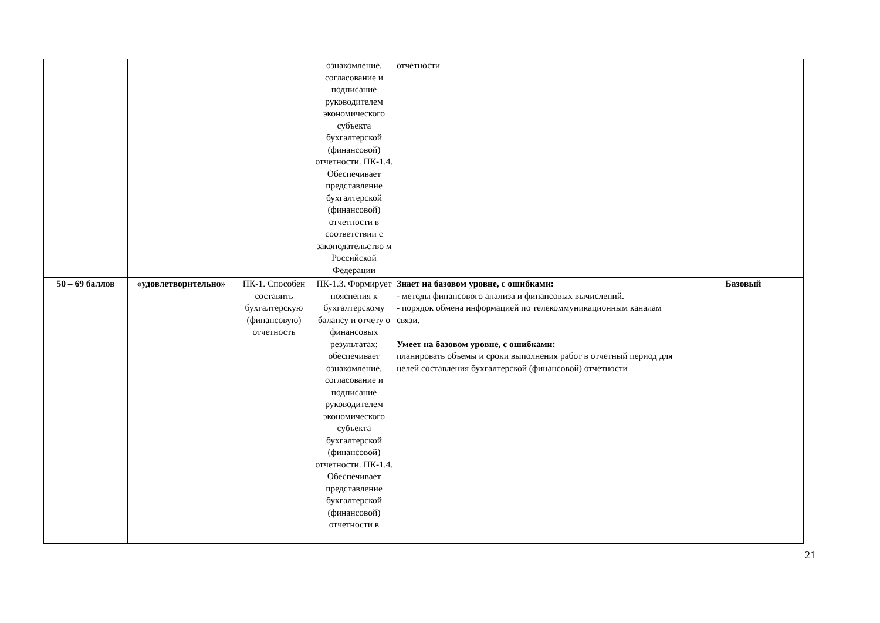| | | | ознакомление, согласование и подписание руководителем экономического субъекта бухгалтерской (финансовой) отчетности. ПК-1.4. Обеспечивает представление бухгалтерской (финансовой) отчетности в соответствии с законодательство м Российской Федерации | отчетности | |
| 50 – 69 баллов | «удовлетворительно» | ПК-1. Способен составить бухгалтерскую (финансовую) отчетность | ПК-1.3. Формирует пояснения к бухгалтерскому балансу и отчету о финансовых результатах; обеспечивает ознакомление, согласование и подписание руководителем экономического субъекта бухгалтерской (финансовой) отчетности. ПК-1.4. Обеспечивает представление бухгалтерской (финансовой) отчетности в | Знает на базовом уровне, с ошибками: - методы финансового анализа и финансовых вычислений. - порядок обмена информацией по телекоммуникационным каналам связи. Умеет на базовом уровне, с ошибками: планировать объемы и сроки выполнения работ в отчетный период для целей составления бухгалтерской (финансовой) отчетности | Базовый |
21